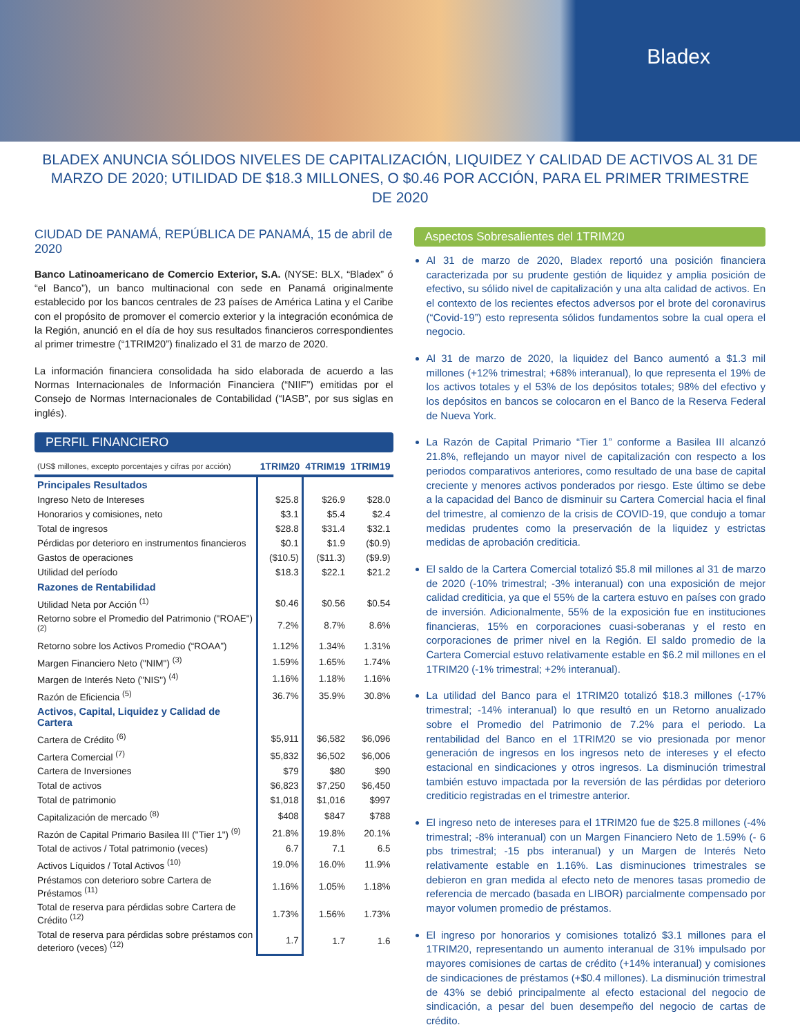Bladex
BLADEX ANUNCIA SÓLIDOS NIVELES DE CAPITALIZACIÓN, LIQUIDEZ Y CALIDAD DE ACTIVOS AL 31 DE MARZO DE 2020; UTILIDAD DE $18.3 MILLONES, O $0.46 POR ACCIÓN, PARA EL PRIMER TRIMESTRE DE 2020
CIUDAD DE PANAMÁ, REPÚBLICA DE PANAMÁ, 15 de abril de 2020
Banco Latinoamericano de Comercio Exterior, S.A. (NYSE: BLX, “Bladex” ó “el Banco”), un banco multinacional con sede en Panamá originalmente establecido por los bancos centrales de 23 países de América Latina y el Caribe con el propósito de promover el comercio exterior y la integración económica de la Región, anunció en el día de hoy sus resultados financieros correspondientes al primer trimestre (“1TRIM20”) finalizado el 31 de marzo de 2020.
La información financiera consolidada ha sido elaborada de acuerdo a las Normas Internacionales de Información Financiera (“NIIF”) emitidas por el Consejo de Normas Internacionales de Contabilidad (“IASB”, por sus siglas en inglés).
PERFIL FINANCIERO
| (US$ millones, excepto porcentajes y cifras por acción) | 1TRIM20 | 4TRIM19 | 1TRIM19 |
| --- | --- | --- | --- |
| Principales Resultados | | | |
| Ingreso Neto de Intereses | $25.8 | $26.9 | $28.0 |
| Honorarios y comisiones, neto | $3.1 | $5.4 | $2.4 |
| Total de ingresos | $28.8 | $31.4 | $32.1 |
| Pérdidas por deterioro en instrumentos financieros | $0.1 | $1.9 | ($0.9) |
| Gastos de operaciones | ($10.5) | ($11.3) | ($9.9) |
| Utilidad del período | $18.3 | $22.1 | $21.2 |
| Razones de Rentabilidad | | | |
| Utilidad Neta por Acción <sup>(1)</sup> | $0.46 | $0.56 | $0.54 |
| Retorno sobre el Promedio del Patrimonio ("ROAE") <sup>(2)</sup> | 7.2% | 8.7% | 8.6% |
| Retorno sobre los Activos Promedio (“ROAA”) | 1.12% | 1.34% | 1.31% |
| Margen Financiero Neto ("NIM") <sup>(3)</sup> | 1.59% | 1.65% | 1.74% |
| Margen de Interés Neto ("NIS") <sup>(4)</sup> | 1.16% | 1.18% | 1.16% |
| Razón de Eficiencia <sup>(5)</sup> | 36.7% | 35.9% | 30.8% |
| Activos, Capital, Liquidez y Calidad de Cartera | | | |
| Cartera de Crédito <sup>(6)</sup> | $5,911 | $6,582 | $6,096 |
| Cartera Comercial <sup>(7)</sup> | $5,832 | $6,502 | $6,006 |
| Cartera de Inversiones | $79 | $80 | $90 |
| Total de activos | $6,823 | $7,250 | $6,450 |
| Total de patrimonio | $1,018 | $1,016 | $997 |
| Capitalización de mercado <sup>(8)</sup> | $408 | $847 | $788 |
| Razón de Capital Primario Basilea III ("Tier 1") <sup>(9)</sup> | 21.8% | 19.8% | 20.1% |
| Total de activos / Total patrimonio (veces) | 6.7 | 7.1 | 6.5 |
| Activos Líquidos / Total Activos <sup>(10)</sup> | 19.0% | 16.0% | 11.9% |
| Préstamos con deterioro sobre Cartera de Préstamos <sup>(11)</sup> | 1.16% | 1.05% | 1.18% |
| Total de reserva para pérdidas sobre Cartera de Crédito <sup>(12)</sup> | 1.73% | 1.56% | 1.73% |
| Total de reserva para pérdidas sobre préstamos con deterioro (veces) <sup>(12)</sup> | 1.7 | 1.7 | 1.6 |
Aspectos Sobresalientes del 1TRIM20
Al 31 de marzo de 2020, Bladex reportó una posición financiera caracterizada por su prudente gestión de liquidez y amplia posición de efectivo, su sólido nivel de capitalización y una alta calidad de activos. En el contexto de los recientes efectos adversos por el brote del coronavirus (“Covid-19”) esto representa sólidos fundamentos sobre la cual opera el negocio.
Al 31 de marzo de 2020, la liquidez del Banco aumentó a $1.3 mil millones (+12% trimestral; +68% interanual), lo que representa el 19% de los activos totales y el 53% de los depósitos totales; 98% del efectivo y los depósitos en bancos se colocaron en el Banco de la Reserva Federal de Nueva York.
La Razón de Capital Primario “Tier 1” conforme a Basilea III alcanzó 21.8%, reflejando un mayor nivel de capitalización con respecto a los periodos comparativos anteriores, como resultado de una base de capital creciente y menores activos ponderados por riesgo. Este último se debe a la capacidad del Banco de disminuir su Cartera Comercial hacia el final del trimestre, al comienzo de la crisis de COVID-19, que condujo a tomar medidas prudentes como la preservación de la liquidez y estrictas medidas de aprobación crediticia.
El saldo de la Cartera Comercial totalizó $5.8 mil millones al 31 de marzo de 2020 (-10% trimestral; -3% interanual) con una exposición de mejor calidad crediticia, ya que el 55% de la cartera estuvo en países con grado de inversión. Adicionalmente, 55% de la exposición fue en instituciones financieras, 15% en corporaciones cuasi-soberanas y el resto en corporaciones de primer nivel en la Región. El saldo promedio de la Cartera Comercial estuvo relativamente estable en $6.2 mil millones en el 1TRIM20 (-1% trimestral; +2% interanual).
La utilidad del Banco para el 1TRIM20 totalizó $18.3 millones (-17% trimestral; -14% interanual) lo que resultó en un Retorno anualizado sobre el Promedio del Patrimonio de 7.2% para el periodo. La rentabilidad del Banco en el 1TRIM20 se vio presionada por menor generación de ingresos en los ingresos neto de intereses y el efecto estacional en sindicaciones y otros ingresos. La disminución trimestral también estuvo impactada por la reversión de las pérdidas por deterioro crediticio registradas en el trimestre anterior.
El ingreso neto de intereses para el 1TRIM20 fue de $25.8 millones (-4% trimestral; -8% interanual) con un Margen Financiero Neto de 1.59% (- 6 pbs trimestral; -15 pbs interanual) y un Margen de Interés Neto relativamente estable en 1.16%. Las disminuciones trimestrales se debieron en gran medida al efecto neto de menores tasas promedio de referencia de mercado (basada en LIBOR) parcialmente compensado por mayor volumen promedio de préstamos.
El ingreso por honorarios y comisiones totalizó $3.1 millones para el 1TRIM20, representando un aumento interanual de 31% impulsado por mayores comisiones de cartas de crédito (+14% interanual) y comisiones de sindicaciones de préstamos (+$0.4 millones). La disminución trimestral de 43% se debió principalmente al efecto estacional del negocio de sindicación, a pesar del buen desempeño del negocio de cartas de crédito.